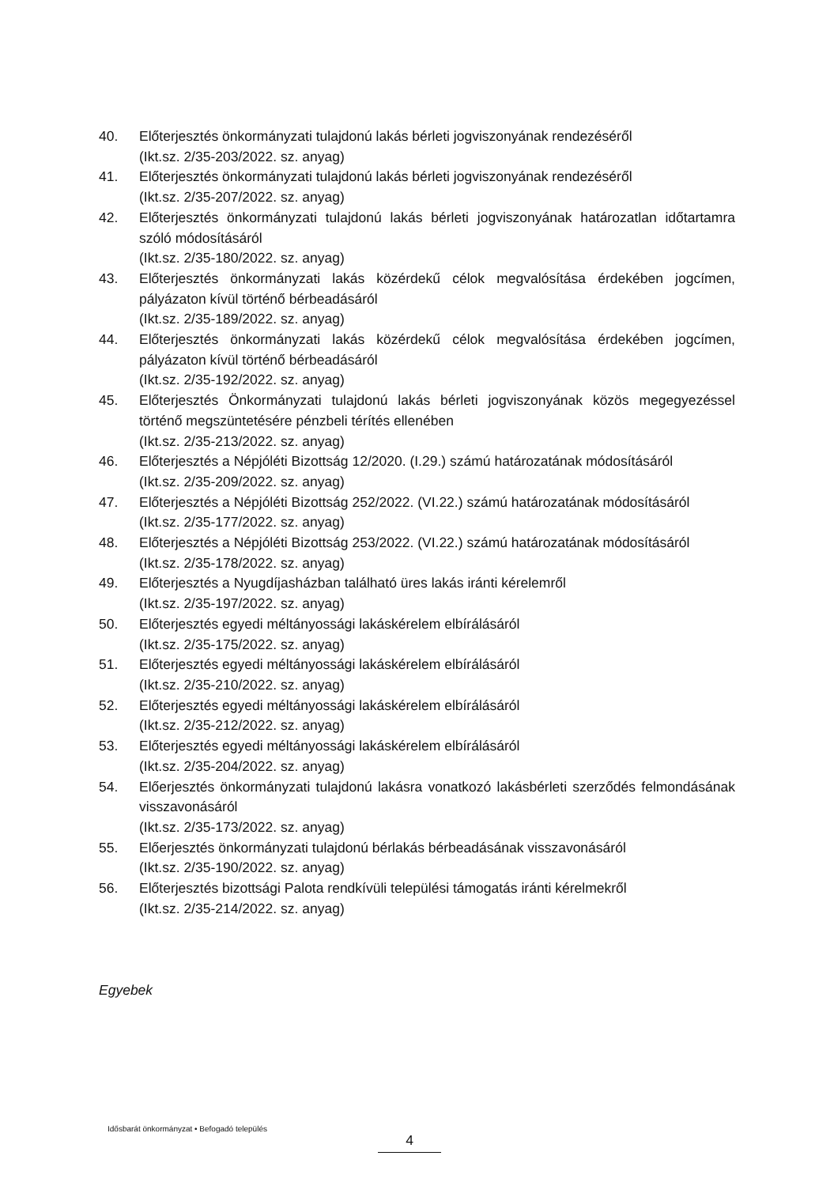40. Előterjesztés önkormányzati tulajdonú lakás bérleti jogviszonyának rendezéséről
(Ikt.sz. 2/35-203/2022. sz. anyag)
41. Előterjesztés önkormányzati tulajdonú lakás bérleti jogviszonyának rendezéséről
(Ikt.sz. 2/35-207/2022. sz. anyag)
42. Előterjesztés önkormányzati tulajdonú lakás bérleti jogviszonyának határozatlan időtartamra szóló módosításáról
(Ikt.sz. 2/35-180/2022. sz. anyag)
43. Előterjesztés önkormányzati lakás közérdekű célok megvalósítása érdekében jogcímen, pályázaton kívül történő bérbeadásáról
(Ikt.sz. 2/35-189/2022. sz. anyag)
44. Előterjesztés önkormányzati lakás közérdekű célok megvalósítása érdekében jogcímen, pályázaton kívül történő bérbeadásáról
(Ikt.sz. 2/35-192/2022. sz. anyag)
45. Előterjesztés Önkormányzati tulajdonú lakás bérleti jogviszonyának közös megegyezéssel történő megszüntetésére pénzbeli térítés ellenében
(Ikt.sz. 2/35-213/2022. sz. anyag)
46. Előterjesztés a Népjóléti Bizottság 12/2020. (I.29.) számú határozatának módosításáról
(Ikt.sz. 2/35-209/2022. sz. anyag)
47. Előterjesztés a Népjóléti Bizottság 252/2022. (VI.22.) számú határozatának módosításáról
(Ikt.sz. 2/35-177/2022. sz. anyag)
48. Előterjesztés a Népjóléti Bizottság 253/2022. (VI.22.) számú határozatának módosításáról
(Ikt.sz. 2/35-178/2022. sz. anyag)
49. Előterjesztés a Nyugdíjasházban található üres lakás iránti kérelemről
(Ikt.sz. 2/35-197/2022. sz. anyag)
50. Előterjesztés egyedi méltányossági lakáskérelem elbírálásáról
(Ikt.sz. 2/35-175/2022. sz. anyag)
51. Előterjesztés egyedi méltányossági lakáskérelem elbírálásáról
(Ikt.sz. 2/35-210/2022. sz. anyag)
52. Előterjesztés egyedi méltányossági lakáskérelem elbírálásáról
(Ikt.sz. 2/35-212/2022. sz. anyag)
53. Előterjesztés egyedi méltányossági lakáskérelem elbírálásáról
(Ikt.sz. 2/35-204/2022. sz. anyag)
54. Előerjesztés önkormányzati tulajdonú lakásra vonatkozó lakásbérleti szerződés felmondásának visszavonásáról
(Ikt.sz. 2/35-173/2022. sz. anyag)
55. Előerjesztés önkormányzati tulajdonú bérlakás bérbeadásának visszavonásáról
(Ikt.sz. 2/35-190/2022. sz. anyag)
56. Előterjesztés bizottsági Palota rendkívüli települési támogatás iránti kérelmekről
(Ikt.sz. 2/35-214/2022. sz. anyag)
Egyebek
Idősbarát önkormányzat • Befogadó település
4